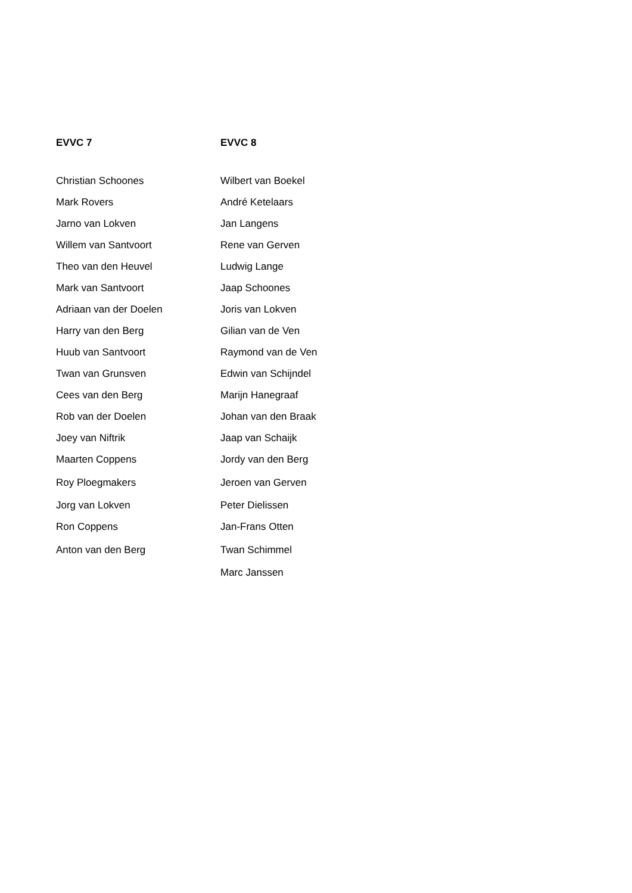| EVVC 7 | EVVC 8 |
| --- | --- |
| Christian Schoones | Wilbert van Boekel |
| Mark Rovers | André Ketelaars |
| Jarno van Lokven | Jan Langens |
| Willem van Santvoort | Rene van Gerven |
| Theo van den Heuvel | Ludwig Lange |
| Mark van Santvoort | Jaap Schoones |
| Adriaan van der Doelen | Joris van Lokven |
| Harry van den Berg | Gilian van de Ven |
| Huub van Santvoort | Raymond van de Ven |
| Twan van Grunsven | Edwin van Schijndel |
| Cees van den Berg | Marijn Hanegraaf |
| Rob van der Doelen | Johan van den Braak |
| Joey van Niftrik | Jaap van Schaijk |
| Maarten Coppens | Jordy van den Berg |
| Roy Ploegmakers | Jeroen van Gerven |
| Jorg van Lokven | Peter Dielissen |
| Ron Coppens | Jan-Frans Otten |
| Anton van den Berg | Twan Schimmel |
| | Marc Janssen |